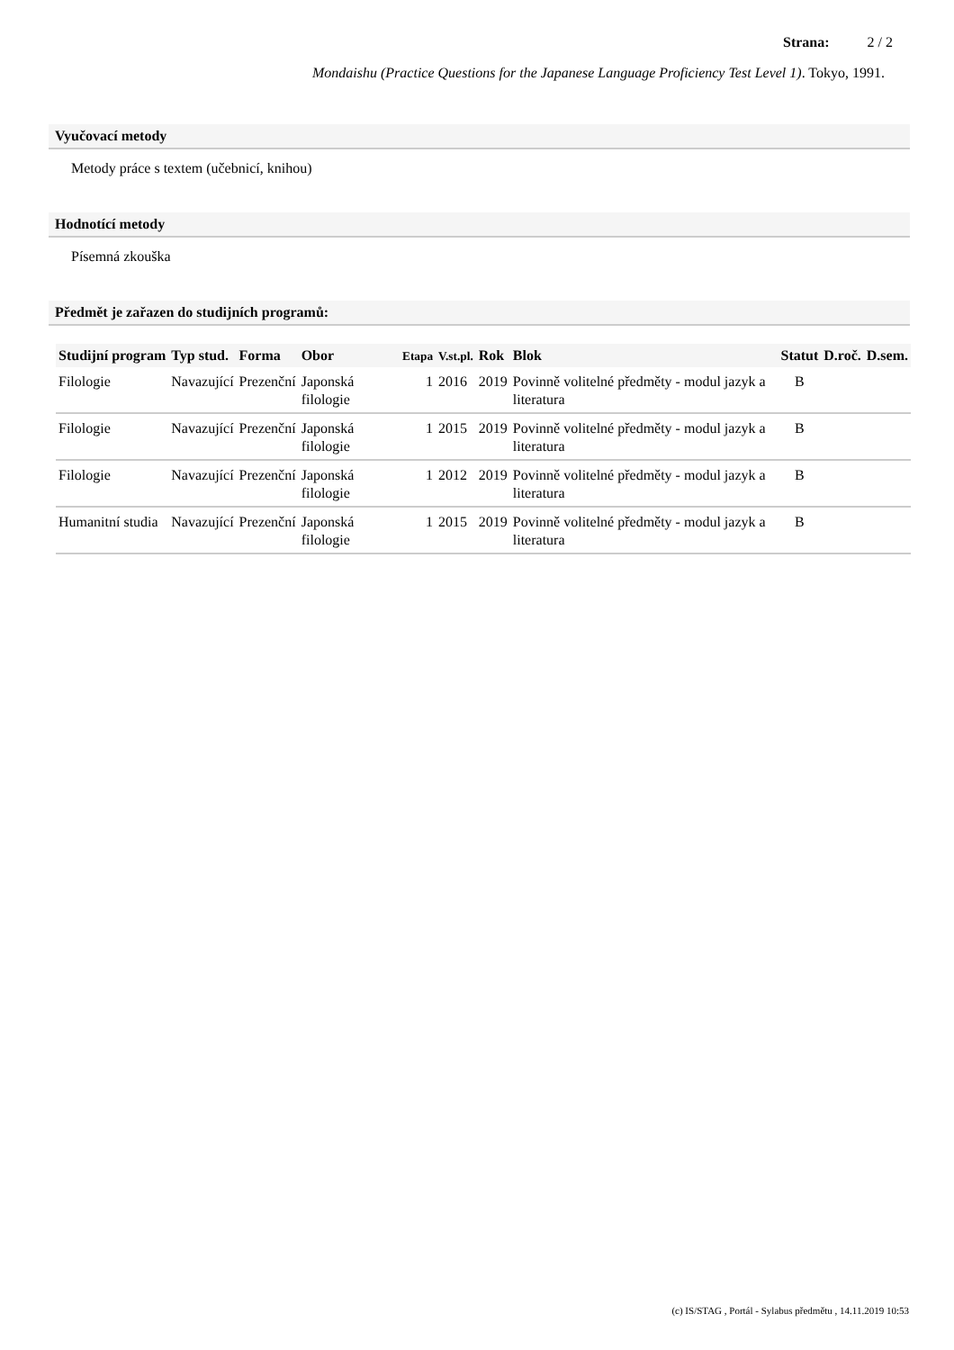Strana: 2 / 2
Mondaishu (Practice Questions for the Japanese Language Proficiency Test Level 1). Tokyo, 1991.
Vyučovací metody
Metody práce s textem (učebnicí, knihou)
Hodnotící metody
Písemná zkouška
Předmět je zařazen do studijních programů:
| Studijní program | Typ stud. | Forma | Obor | Etapa | V.st.pl. | Rok | Blok | Statut | D.roč. | D.sem. |
| --- | --- | --- | --- | --- | --- | --- | --- | --- | --- | --- |
| Filologie | Navazující | Prezenční | Japonská filologie | 1 | 2016 | 2019 | Povinně volitelné předměty - modul jazyk a literatura | B | | |
| Filologie | Navazující | Prezenční | Japonská filologie | 1 | 2015 | 2019 | Povinně volitelné předměty - modul jazyk a literatura | B | | |
| Filologie | Navazující | Prezenční | Japonská filologie | 1 | 2012 | 2019 | Povinně volitelné předměty - modul jazyk a literatura | B | | |
| Humanitní studia | Navazující | Prezenční | Japonská filologie | 1 | 2015 | 2019 | Povinně volitelné předměty - modul jazyk a literatura | B | | |
(c) IS/STAG , Portál - Sylabus předmětu , 14.11.2019 10:53